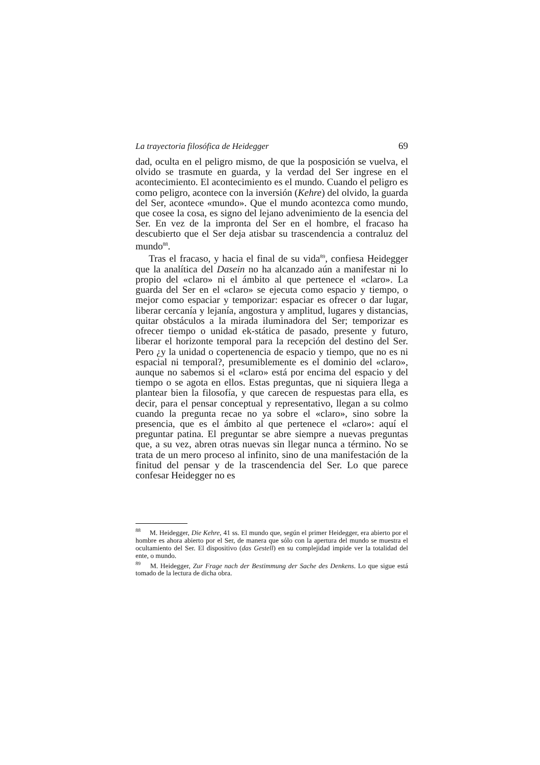La trayectoria filosófica de Heidegger 69
dad, oculta en el peligro mismo, de que la posposición se vuelva, el olvido se trasmute en guarda, y la verdad del Ser ingrese en el acontecimiento. El acontecimiento es el mundo. Cuando el peligro es como peligro, acontece con la inversión (Kehre) del olvido, la guarda del Ser, acontece «mundo». Que el mundo acontezca como mundo, que cosee la cosa, es signo del lejano advenimiento de la esencia del Ser. En vez de la impronta del Ser en el hombre, el fracaso ha descubierto que el Ser deja atisbar su trascendencia a contraluz del mundo<sup>88</sup>.
Tras el fracaso, y hacia el final de su vida<sup>89</sup>, confiesa Heidegger que la analítica del Dasein no ha alcanzado aún a manifestar ni lo propio del «claro» ni el ámbito al que pertenece el «claro». La guarda del Ser en el «claro» se ejecuta como espacio y tiempo, o mejor como espaciar y temporizar: espaciar es ofrecer o dar lugar, liberar cercanía y lejanía, angostura y amplitud, lugares y distancias, quitar obstáculos a la mirada iluminadora del Ser; temporizar es ofrecer tiempo o unidad ek-stática de pasado, presente y futuro, liberar el horizonte temporal para la recepción del destino del Ser. Pero ¿y la unidad o copertenencia de espacio y tiempo, que no es ni espacial ni temporal?, presumiblemente es el dominio del «claro», aunque no sabemos si el «claro» está por encima del espacio y del tiempo o se agota en ellos. Estas preguntas, que ni siquiera llega a plantear bien la filosofía, y que carecen de respuestas para ella, es decir, para el pensar conceptual y representativo, llegan a su colmo cuando la pregunta recae no ya sobre el «claro», sino sobre la presencia, que es el ámbito al que pertenece el «claro»: aquí el preguntar patina. El preguntar se abre siempre a nuevas preguntas que, a su vez, abren otras nuevas sin llegar nunca a término. No se trata de un mero proceso al infinito, sino de una manifestación de la finitud del pensar y de la trascendencia del Ser. Lo que parece confesar Heidegger no es
<sup>88</sup> M. Heidegger, Die Kehre, 41 ss. El mundo que, según el primer Heidegger, era abierto por el hombre es ahora abierto por el Ser, de manera que sólo con la apertura del mundo se muestra el ocultamiento del Ser. El dispositivo (das Gestell) en su complejidad impide ver la totalidad del ente, o mundo.
<sup>89</sup> M. Heidegger, Zur Frage nach der Bestimmung der Sache des Denkens. Lo que sigue está tomado de la lectura de dicha obra.